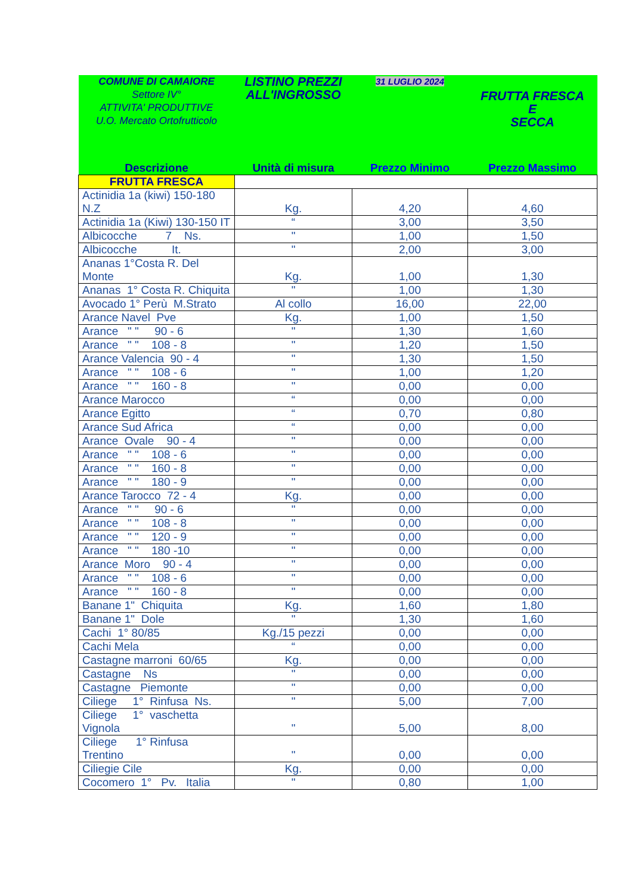| COMUNE DI CAMAIORE Settore IV° ATTIVITA' PRODUTTIVE U.O. Mercato Ortofrutticolo | LISTINO PREZZI ALL'INGROSSO | 31 LUGLIO 2024 | FRUTTA FRESCA E SECCA |
| Descrizione | Unità di misura | Prezzo Minimo | Prezzo Massimo |
| FRUTTA FRESCA | | | |
| Actinidia 1a (kiwi) 150-180 N.Z | Kg. | 4,20 | 4,60 |
| Actinidia 1a (Kiwi) 130-150 IT | “ | 3,00 | 3,50 |
| Albicocche 7 Ns. | " | 1,00 | 1,50 |
| Albicocche It. | " | 2,00 | 3,00 |
| Ananas 1°Costa R. Del Monte | Kg. | 1,00 | 1,30 |
| Ananas 1° Costa R. Chiquita | " | 1,00 | 1,30 |
| Avocado 1° Perù M.Strato | Al collo | 16,00 | 22,00 |
| Arance Navel Pve | Kg. | 1,00 | 1,50 |
| Arance " " 90 - 6 | " | 1,30 | 1,60 |
| Arance " " 108 - 8 | " | 1,20 | 1,50 |
| Arance Valencia 90 - 4 | " | 1,30 | 1,50 |
| Arance " " 108 - 6 | " | 1,00 | 1,20 |
| Arance " " 160 - 8 | " | 0,00 | 0,00 |
| Arance Marocco | “ | 0,00 | 0,00 |
| Arance Egitto | “ | 0,70 | 0,80 |
| Arance Sud Africa | “ | 0,00 | 0,00 |
| Arance Ovale 90 - 4 | " | 0,00 | 0,00 |
| Arance " " 108 - 6 | " | 0,00 | 0,00 |
| Arance " " 160 - 8 | " | 0,00 | 0,00 |
| Arance " " 180 - 9 | " | 0,00 | 0,00 |
| Arance Tarocco 72 - 4 | Kg. | 0,00 | 0,00 |
| Arance " " 90 - 6 | " | 0,00 | 0,00 |
| Arance " " 108 - 8 | " | 0,00 | 0,00 |
| Arance " " 120 - 9 | " | 0,00 | 0,00 |
| Arance " " 180 -10 | " | 0,00 | 0,00 |
| Arance Moro 90 - 4 | " | 0,00 | 0,00 |
| Arance " " 108 - 6 | " | 0,00 | 0,00 |
| Arance " " 160 - 8 | " | 0,00 | 0,00 |
| Banane 1" Chiquita | Kg. | 1,60 | 1,80 |
| Banane 1" Dole | " | 1,30 | 1,60 |
| Cachi 1° 80/85 | Kg./15 pezzi | 0,00 | 0,00 |
| Cachi Mela | “ | 0,00 | 0,00 |
| Castagne marroni 60/65 | Kg. | 0,00 | 0,00 |
| Castagne Ns | " | 0,00 | 0,00 |
| Castagne Piemonte | " | 0,00 | 0,00 |
| Ciliege 1° Rinfusa Ns. | " | 5,00 | 7,00 |
| Ciliege 1° vaschetta Vignola | " | 5,00 | 8,00 |
| Ciliege 1° Rinfusa Trentino | " | 0,00 | 0,00 |
| Ciliegie Cile | Kg. | 0,00 | 0,00 |
| Cocomero 1° Pv. Italia | " | 0,80 | 1,00 |